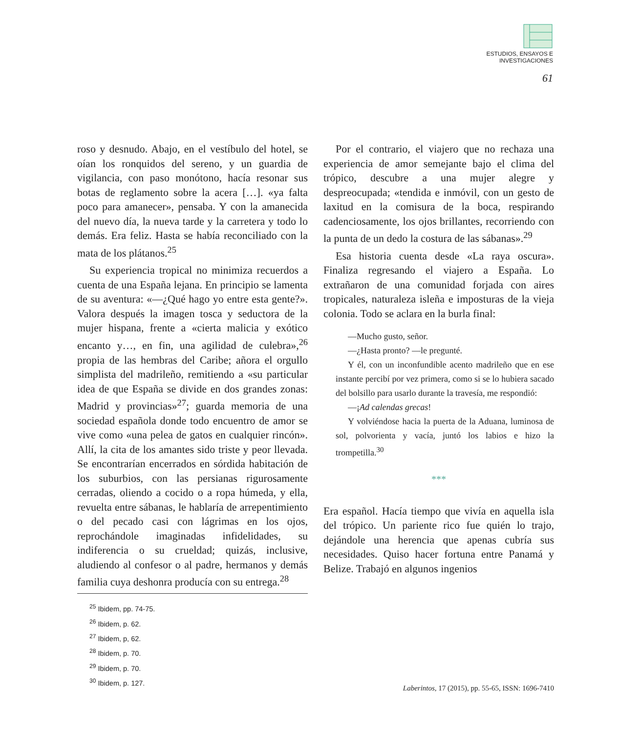ESTUDIOS, ENSAYOS E
INVESTIGACIONES
61
roso y desnudo. Abajo, en el vestíbulo del hotel, se oían los ronquidos del sereno, y un guardia de vigilancia, con paso monótono, hacía resonar sus botas de reglamento sobre la acera […]. «ya falta poco para amanecer», pensaba. Y con la amanecida del nuevo día, la nueva tarde y la carretera y todo lo demás. Era feliz. Hasta se había reconciliado con la mata de los plátanos.<sup>25</sup>
Su experiencia tropical no minimiza recuerdos a cuenta de una España lejana. En principio se lamenta de su aventura: «—¿Qué hago yo entre esta gente?». Valora después la imagen tosca y seductora de la mujer hispana, frente a «cierta malicia y exótico encanto y…, en fin, una agilidad de culebra»,<sup>26</sup> propia de las hembras del Caribe; añora el orgullo simplista del madrileño, remitiendo a «su particular idea de que España se divide en dos grandes zonas: Madrid y provincias»<sup>27</sup>; guarda memoria de una sociedad española donde todo encuentro de amor se vive como «una pelea de gatos en cualquier rincón». Allí, la cita de los amantes sido triste y peor llevada. Se encontrarían encerrados en sórdida habitación de los suburbios, con las persianas rigurosamente cerradas, oliendo a cocido o a ropa húmeda, y ella, revuelta entre sábanas, le hablaría de arrepentimiento o del pecado casi con lágrimas en los ojos, reprochándole imaginadas infidelidades, su indiferencia o su crueldad; quizás, inclusive, aludiendo al confesor o al padre, hermanos y demás familia cuya deshonra producía con su entrega.<sup>28</sup>
<sup>25</sup> Ibidem, pp. 74-75.
<sup>26</sup> Ibidem, p. 62.
<sup>27</sup> Ibidem, p, 62.
<sup>28</sup> Ibidem, p. 70.
<sup>29</sup> Ibidem, p. 70.
<sup>30</sup> Ibidem, p. 127.
Por el contrario, el viajero que no rechaza una experiencia de amor semejante bajo el clima del trópico, descubre a una mujer alegre y despreocupada; «tendida e inmóvil, con un gesto de laxitud en la comisura de la boca, respirando cadenciosamente, los ojos brillantes, recorriendo con la punta de un dedo la costura de las sábanas».<sup>29</sup>
Esa historia cuenta desde «La raya oscura». Finaliza regresando el viajero a España. Lo extrañaron de una comunidad forjada con aires tropicales, naturaleza isleña e imposturas de la vieja colonia. Todo se aclara en la burla final:
—Mucho gusto, señor.
—¿Hasta pronto? —le pregunté.
Y él, con un inconfundible acento madrileño que en ese instante percibí por vez primera, como si se lo hubiera sacado del bolsillo para usarlo durante la travesía, me respondió:
—¡Ad calendas grecas!
Y volviéndose hacia la puerta de la Aduana, luminosa de sol, polvorienta y vacía, juntó los labios e hizo la trompetilla.<sup>30</sup>
***
Era español. Hacía tiempo que vivía en aquella isla del trópico. Un pariente rico fue quién lo trajo, dejándole una herencia que apenas cubría sus necesidades. Quiso hacer fortuna entre Panamá y Belize. Trabajó en algunos ingenios
Laberintos, 17 (2015), pp. 55-65, ISSN: 1696-7410